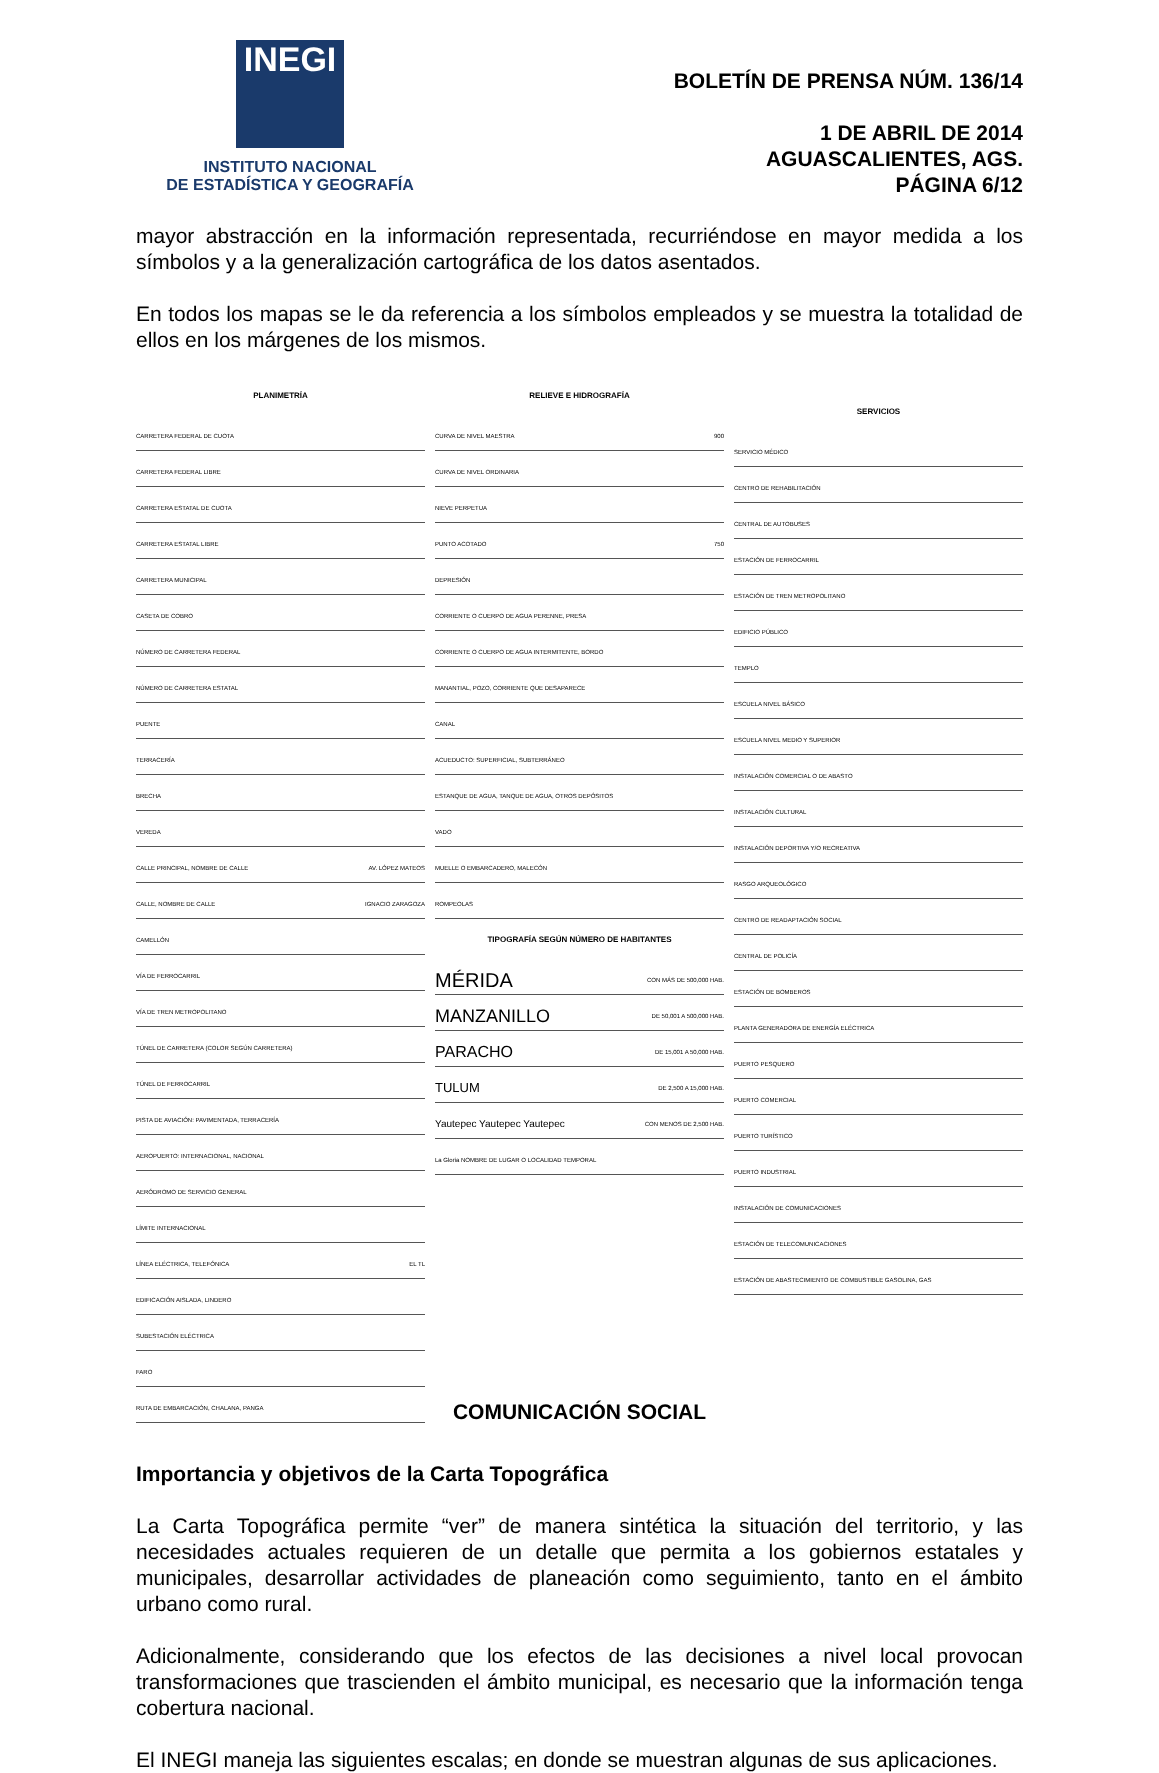INEGI
INSTITUTO NACIONAL
DE ESTADÍSTICA Y GEOGRAFÍA
BOLETÍN DE PRENSA NÚM. 136/14
1 DE ABRIL DE 2014
AGUASCALIENTES, AGS.
PÁGINA 6/12
mayor abstracción en la información representada, recurriéndose en mayor medida a los símbolos y a la generalización cartográfica de los datos asentados.
En todos los mapas se le da referencia a los símbolos empleados y se muestra la totalidad de ellos en los márgenes de los mismos.
PLANIMETRÍA
CARRETERA FEDERAL DE CUOTA
CARRETERA FEDERAL LIBRE
CARRETERA ESTATAL DE CUOTA
CARRETERA ESTATAL LIBRE
CARRETERA MUNICIPAL
CASETA DE COBRO
NÚMERO DE CARRETERA FEDERAL
NÚMERO DE CARRETERA ESTATAL
PUENTE
TERRACERÍA
BRECHA
VEREDA
CALLE PRINCIPAL, NOMBRE DE CALLE AV. LÓPEZ MATEOS
CALLE, NOMBRE DE CALLE IGNACIO ZARAGOZA
CAMELLÓN
VÍA DE FERROCARRIL
VÍA DE TREN METROPOLITANO
TÚNEL DE CARRETERA (COLOR SEGÚN CARRETERA)
TÚNEL DE FERROCARRIL
PISTA DE AVIACIÓN: PAVIMENTADA, TERRACERÍA
AEROPUERTO: INTERNACIONAL, NACIONAL
AERÓDROMO DE SERVICIO GENERAL
LÍMITE INTERNACIONAL
LÍNEA ELÉCTRICA, TELEFÓNICA EL TL
EDIFICACIÓN AISLADA, LINDERO
SUBESTACIÓN ELÉCTRICA
FARO
RUTA DE EMBARCACIÓN, CHALANA, PANGA
RELIEVE E HIDROGRAFÍA
CURVA DE NIVEL MAESTRA 900
CURVA DE NIVEL ORDINARIA
NIEVE PERPETUA
PUNTO ACOTADO 750
DEPRESIÓN
CORRIENTE O CUERPO DE AGUA PERENNE, PRESA
CORRIENTE O CUERPO DE AGUA INTERMITENTE, BORDO
MANANTIAL, POZO, CORRIENTE QUE DESAPARECE
CANAL
ACUEDUCTO: SUPERFICIAL, SUBTERRÁNEO
ESTANQUE DE AGUA, TANQUE DE AGUA, OTROS DEPÓSITOS
VADO
MUELLE O EMBARCADERO, MALECÓN
ROMPEOLAS
TIPOGRAFÍA SEGÚN NÚMERO DE HABITANTES
MÉRIDA CON MÁS DE 500,000 HAB.
MANZANILLO DE 50,001 A 500,000 HAB.
PARACHO DE 15,001 A 50,000 HAB.
TULUM DE 2,500 A 15,000 HAB.
Yautepec Yautepec Yautepec CON MENOS DE 2,500 HAB.
La Gloria NOMBRE DE LUGAR O LOCALIDAD TEMPORAL
SERVICIOS
SERVICIO MÉDICO
CENTRO DE REHABILITACIÓN
CENTRAL DE AUTOBUSES
ESTACIÓN DE FERROCARRIL
ESTACIÓN DE TREN METROPOLITANO
EDIFICIO PÚBLICO
TEMPLO
ESCUELA NIVEL BÁSICO
ESCUELA NIVEL MEDIO Y SUPERIOR
INSTALACIÓN COMERCIAL O DE ABASTO
INSTALACIÓN CULTURAL
INSTALACIÓN DEPORTIVA Y/O RECREATIVA
RASGO ARQUEOLÓGICO
CENTRO DE READAPTACIÓN SOCIAL
CENTRAL DE POLICÍA
ESTACIÓN DE BOMBEROS
PLANTA GENERADORA DE ENERGÍA ELÉCTRICA
PUERTO PESQUERO
PUERTO COMERCIAL
PUERTO TURÍSTICO
PUERTO INDUSTRIAL
INSTALACIÓN DE COMUNICACIONES
ESTACIÓN DE TELECOMUNICACIONES
ESTACIÓN DE ABASTECIMIENTO DE COMBUSTIBLE GASOLINA, GAS
Importancia y objetivos de la Carta Topográfica
La Carta Topográfica permite “ver” de manera sintética la situación del territorio, y las necesidades actuales requieren de un detalle que permita a los gobiernos estatales y municipales, desarrollar actividades de planeación como seguimiento, tanto en el ámbito urbano como rural.
Adicionalmente, considerando que los efectos de las decisiones a nivel local provocan transformaciones que trascienden el ámbito municipal, es necesario que la información tenga cobertura nacional.
El INEGI maneja las siguientes escalas; en donde se muestran algunas de sus aplicaciones.
COMUNICACIÓN SOCIAL